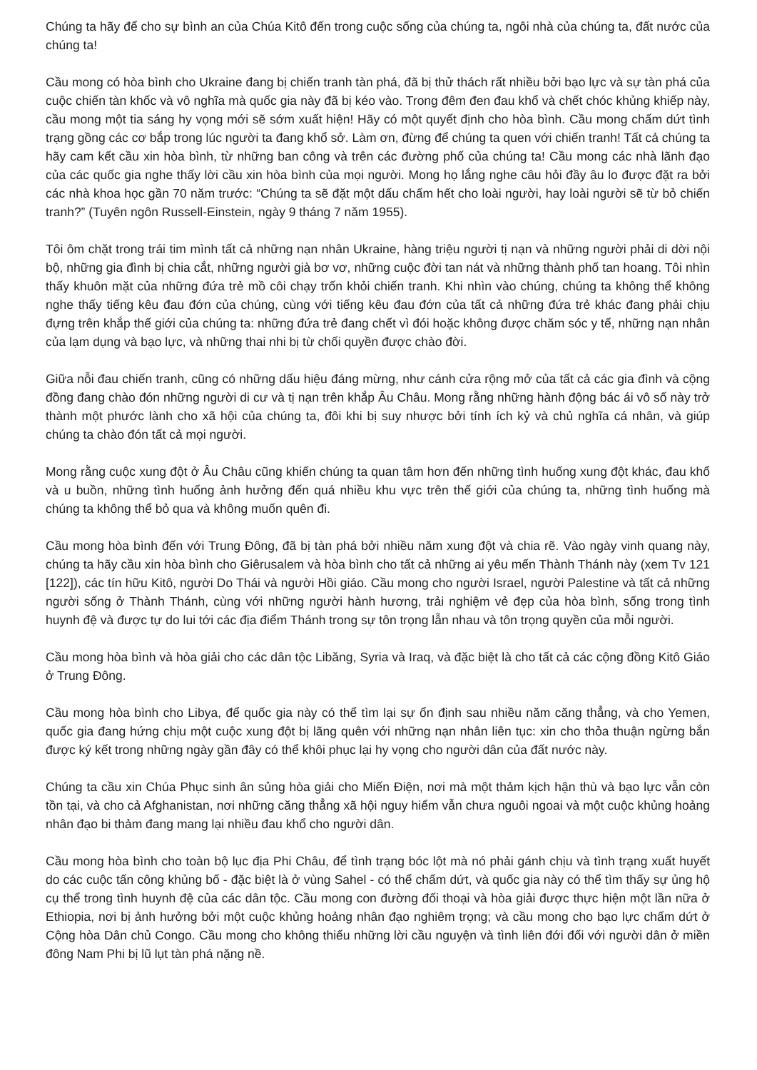Chúng ta hãy để cho sự bình an của Chúa Kitô đến trong cuộc sống của chúng ta, ngôi nhà của chúng ta, đất nước của chúng ta!
Cầu mong có hòa bình cho Ukraine đang bị chiến tranh tàn phá, đã bị thử thách rất nhiều bởi bạo lực và sự tàn phá của cuộc chiến tàn khốc và vô nghĩa mà quốc gia này đã bị kéo vào. Trong đêm đen đau khổ và chết chóc khủng khiếp này, cầu mong một tia sáng hy vọng mới sẽ sớm xuất hiện! Hãy có một quyết định cho hòa bình. Cầu mong chấm dứt tình trạng gồng các cơ bắp trong lúc người ta đang khổ sở. Làm ơn, đừng để chúng ta quen với chiến tranh! Tất cả chúng ta hãy cam kết cầu xin hòa bình, từ những ban công và trên các đường phố của chúng ta! Cầu mong các nhà lãnh đạo của các quốc gia nghe thấy lời cầu xin hòa bình của mọi người. Mong họ lắng nghe câu hỏi đầy âu lo được đặt ra bởi các nhà khoa học gần 70 năm trước: “Chúng ta sẽ đặt một dấu chấm hết cho loài người, hay loài người sẽ từ bỏ chiến tranh?” (Tuyên ngôn Russell-Einstein, ngày 9 tháng 7 năm 1955).
Tôi ôm chặt trong trái tim mình tất cả những nạn nhân Ukraine, hàng triệu người tị nạn và những người phải di dời nội bộ, những gia đình bị chia cắt, những người già bơ vơ, những cuộc đời tan nát và những thành phố tan hoang. Tôi nhìn thấy khuôn mặt của những đứa trẻ mồ côi chạy trốn khỏi chiến tranh. Khi nhìn vào chúng, chúng ta không thể không nghe thấy tiếng kêu đau đớn của chúng, cùng với tiếng kêu đau đớn của tất cả những đứa trẻ khác đang phải chịu đựng trên khắp thế giới của chúng ta: những đứa trẻ đang chết vì đói hoặc không được chăm sóc y tế, những nạn nhân của lạm dụng và bạo lực, và những thai nhi bị từ chối quyền được chào đời.
Giữa nỗi đau chiến tranh, cũng có những dấu hiệu đáng mừng, như cánh cửa rộng mở của tất cả các gia đình và cộng đồng đang chào đón những người di cư và tị nạn trên khắp Âu Châu. Mong rằng những hành động bác ái vô số này trở thành một phước lành cho xã hội của chúng ta, đôi khi bị suy nhược bởi tính ích kỷ và chủ nghĩa cá nhân, và giúp chúng ta chào đón tất cả mọi người.
Mong rằng cuộc xung đột ở Âu Châu cũng khiến chúng ta quan tâm hơn đến những tình huống xung đột khác, đau khổ và u buồn, những tình huống ảnh hưởng đến quá nhiều khu vực trên thế giới của chúng ta, những tình huống mà chúng ta không thể bỏ qua và không muốn quên đi.
Cầu mong hòa bình đến với Trung Đông, đã bị tàn phá bởi nhiều năm xung đột và chia rẽ. Vào ngày vinh quang này, chúng ta hãy cầu xin hòa bình cho Giêrusalem và hòa bình cho tất cả những ai yêu mến Thành Thánh này (xem Tv 121 [122]), các tín hữu Kitô, người Do Thái và người Hồi giáo. Cầu mong cho người Israel, người Palestine và tất cả những người sống ở Thành Thánh, cùng với những người hành hương, trải nghiệm vẻ đẹp của hòa bình, sống trong tình huynh đệ và được tự do lui tới các địa điểm Thánh trong sự tôn trọng lẫn nhau và tôn trọng quyền của mỗi người.
Cầu mong hòa bình và hòa giải cho các dân tộc Libăng, Syria và Iraq, và đặc biệt là cho tất cả các cộng đồng Kitô Giáo ở Trung Đông.
Cầu mong hòa bình cho Libya, để quốc gia này có thể tìm lại sự ổn định sau nhiều năm căng thẳng, và cho Yemen, quốc gia đang hứng chịu một cuộc xung đột bị lãng quên với những nạn nhân liên tục: xin cho thỏa thuận ngừng bắn được ký kết trong những ngày gần đây có thể khôi phục lại hy vọng cho người dân của đất nước này.
Chúng ta cầu xin Chúa Phục sinh ân sủng hòa giải cho Miến Điện, nơi mà một thảm kịch hận thù và bạo lực vẫn còn tồn tại, và cho cả Afghanistan, nơi những căng thẳng xã hội nguy hiểm vẫn chưa nguôi ngoai và một cuộc khủng hoảng nhân đạo bi thảm đang mang lại nhiều đau khổ cho người dân.
Cầu mong hòa bình cho toàn bộ lục địa Phi Châu, để tình trạng bóc lột mà nó phải gánh chịu và tình trạng xuất huyết do các cuộc tấn công khủng bố - đặc biệt là ở vùng Sahel - có thể chấm dứt, và quốc gia này có thể tìm thấy sự ủng hộ cụ thể trong tình huynh đệ của các dân tộc. Cầu mong con đường đối thoại và hòa giải được thực hiện một lần nữa ở Ethiopia, nơi bị ảnh hưởng bởi một cuộc khủng hoảng nhân đạo nghiêm trọng; và cầu mong cho bạo lực chấm dứt ở Cộng hòa Dân chủ Congo. Cầu mong cho không thiếu những lời cầu nguyện và tình liên đới đối với người dân ở miền đông Nam Phi bị lũ lụt tàn phá nặng nề.